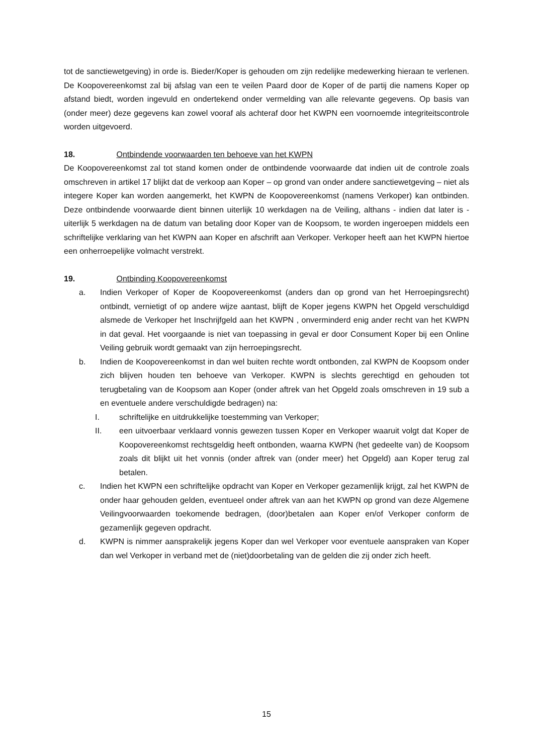tot de sanctiewetgeving) in orde is. Bieder/Koper is gehouden om zijn redelijke medewerking hieraan te verlenen. De Koopovereenkomst zal bij afslag van een te veilen Paard door de Koper of de partij die namens Koper op afstand biedt, worden ingevuld en ondertekend onder vermelding van alle relevante gegevens. Op basis van (onder meer) deze gegevens kan zowel vooraf als achteraf door het KWPN een voornoemde integriteitscontrole worden uitgevoerd.
18. Ontbindende voorwaarden ten behoeve van het KWPN
De Koopovereenkomst zal tot stand komen onder de ontbindende voorwaarde dat indien uit de controle zoals omschreven in artikel 17 blijkt dat de verkoop aan Koper – op grond van onder andere sanctiewetgeving – niet als integere Koper kan worden aangemerkt, het KWPN de Koopovereenkomst (namens Verkoper) kan ontbinden. Deze ontbindende voorwaarde dient binnen uiterlijk 10 werkdagen na de Veiling, althans - indien dat later is - uiterlijk 5 werkdagen na de datum van betaling door Koper van de Koopsom, te worden ingeroepen middels een schriftelijke verklaring van het KWPN aan Koper en afschrift aan Verkoper. Verkoper heeft aan het KWPN hiertoe een onherroepelijke volmacht verstrekt.
19. Ontbinding Koopovereenkomst
a. Indien Verkoper of Koper de Koopovereenkomst (anders dan op grond van het Herroepingsrecht) ontbindt, vernietigt of op andere wijze aantast, blijft de Koper jegens KWPN het Opgeld verschuldigd alsmede de Verkoper het Inschrijfgeld aan het KWPN , onverminderd enig ander recht van het KWPN in dat geval. Het voorgaande is niet van toepassing in geval er door Consument Koper bij een Online Veiling gebruik wordt gemaakt van zijn herroepingsrecht.
b. Indien de Koopovereenkomst in dan wel buiten rechte wordt ontbonden, zal KWPN de Koopsom onder zich blijven houden ten behoeve van Verkoper. KWPN is slechts gerechtigd en gehouden tot terugbetaling van de Koopsom aan Koper (onder aftrek van het Opgeld zoals omschreven in 19 sub a en eventuele andere verschuldigde bedragen) na:
I. schriftelijke en uitdrukkelijke toestemming van Verkoper;
II. een uitvoerbaar verklaard vonnis gewezen tussen Koper en Verkoper waaruit volgt dat Koper de Koopovereenkomst rechtsgeldig heeft ontbonden, waarna KWPN (het gedeelte van) de Koopsom zoals dit blijkt uit het vonnis (onder aftrek van (onder meer) het Opgeld) aan Koper terug zal betalen.
c. Indien het KWPN een schriftelijke opdracht van Koper en Verkoper gezamenlijk krijgt, zal het KWPN de onder haar gehouden gelden, eventueel onder aftrek van aan het KWPN op grond van deze Algemene Veilingvoorwaarden toekomende bedragen, (door)betalen aan Koper en/of Verkoper conform de gezamenlijk gegeven opdracht.
d. KWPN is nimmer aansprakelijk jegens Koper dan wel Verkoper voor eventuele aanspraken van Koper dan wel Verkoper in verband met de (niet)doorbetaling van de gelden die zij onder zich heeft.
15